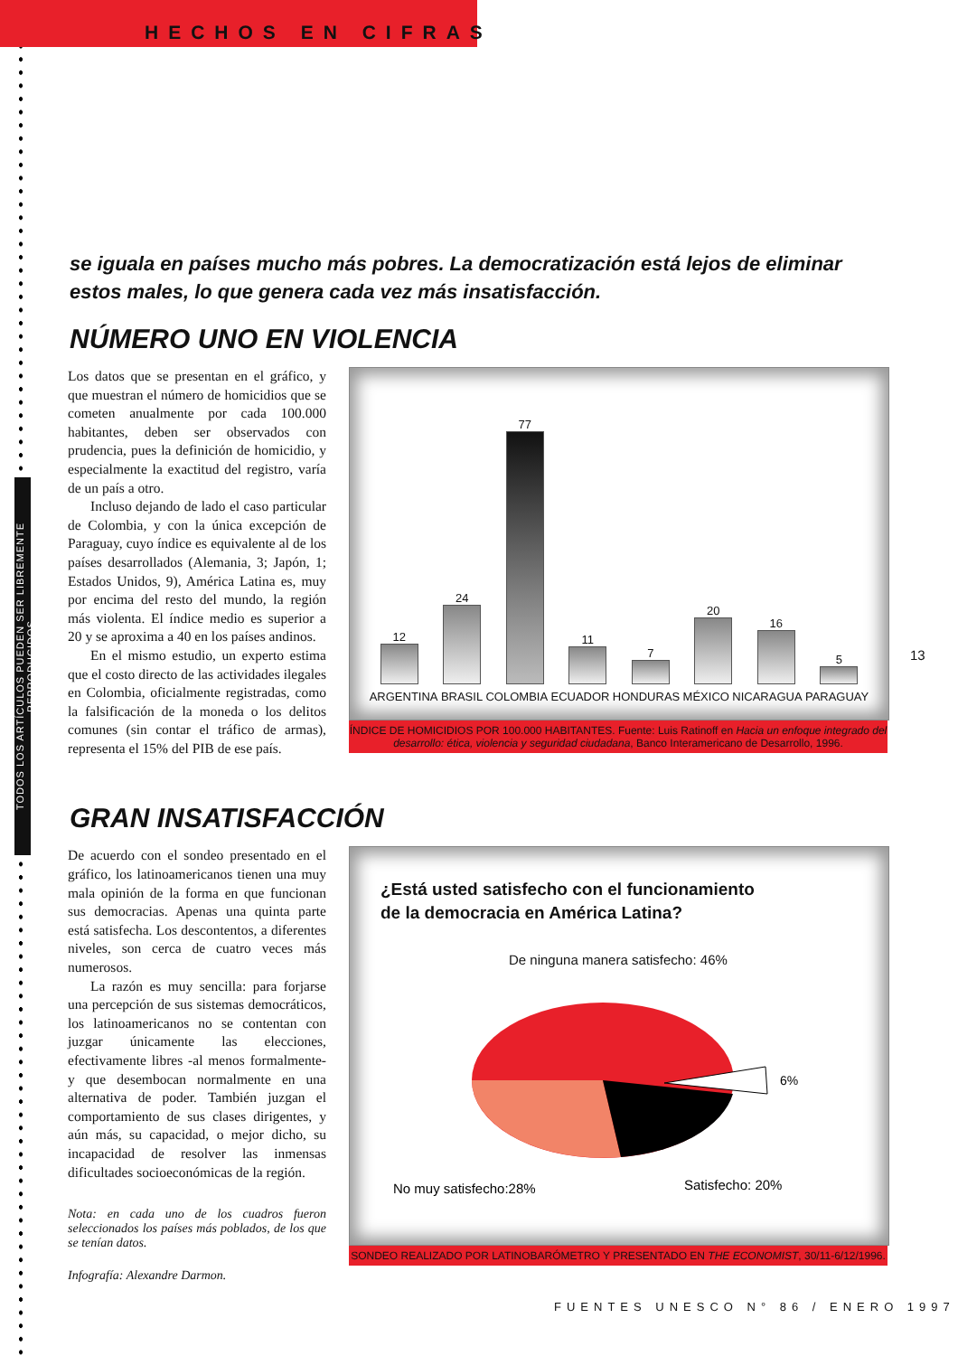TODOS LOS ARTÍCULOS PUEDEN SER LIBREMENTE REPRODUCIDOS
HECHOS EN CIFRAS
se iguala en países mucho más pobres. La democratización está lejos de eliminar estos males, lo que genera cada vez más insatisfacción.
NÚMERO UNO EN VIOLENCIA
Los datos que se presentan en el gráfico, y que muestran el número de homicidios que se cometen anualmente por cada 100.000 habitantes, deben ser observados con prudencia, pues la definición de homicidio, y especialmente la exactitud del registro, varía de un país a otro.
Incluso dejando de lado el caso particular de Colombia, y con la única excepción de Paraguay, cuyo índice es equivalente al de los países desarrollados (Alemania, 3; Japón, 1; Estados Unidos, 9), América Latina es, muy por encima del resto del mundo, la región más violenta. El índice medio es superior a 20 y se aproxima a 40 en los países andinos.
En el mismo estudio, un experto estima que el costo directo de las actividades ilegales en Colombia, oficialmente registradas, como la falsificación de la moneda o los delitos comunes (sin contar el tráfico de armas), representa el 15% del PIB de ese país.
12
24
77
11
7
20
16
5
ARGENTINA BRASIL COLOMBIA ECUADOR HONDURAS MÉXICO NICARAGUA PARAGUAY
ÍNDICE DE HOMICIDIOS POR 100.000 HABITANTES. Fuente: Luis Ratinoff en Hacia un enfoque integrado del desarrollo: ética, violencia y seguridad ciudadana, Banco Interamericano de Desarrollo, 1996.
13
GRAN INSATISFACCIÓN
De acuerdo con el sondeo presentado en el gráfico, los latinoamericanos tienen una muy mala opinión de la forma en que funcionan sus democracias. Apenas una quinta parte está satisfecha. Los descontentos, a diferentes niveles, son cerca de cuatro veces más numerosos.
La razón es muy sencilla: para forjarse una percepción de sus sistemas democráticos, los latinoamericanos no se contentan con juzgar únicamente las elecciones, efectivamente libres -al menos formalmente- y que desembocan normalmente en una alternativa de poder. También juzgan el comportamiento de sus clases dirigentes, y aún más, su capacidad, o mejor dicho, su incapacidad de resolver las inmensas dificultades socioeconómicas de la región.
Nota: en cada uno de los cuadros fueron seleccionados los países más poblados, de los que se tenían datos.
Infografía: Alexandre Darmon.
¿Está usted satisfecho con el funcionamiento
de la democracia en América Latina?
De ninguna manera satisfecho: 46%
6%
No muy satisfecho:28%
Satisfecho: 20%
SONDEO REALIZADO POR LATINOBARÓMETRO Y PRESENTADO EN THE ECONOMIST, 30/11-6/12/1996.
FUENTES UNESCO N° 86 / ENERO 1997